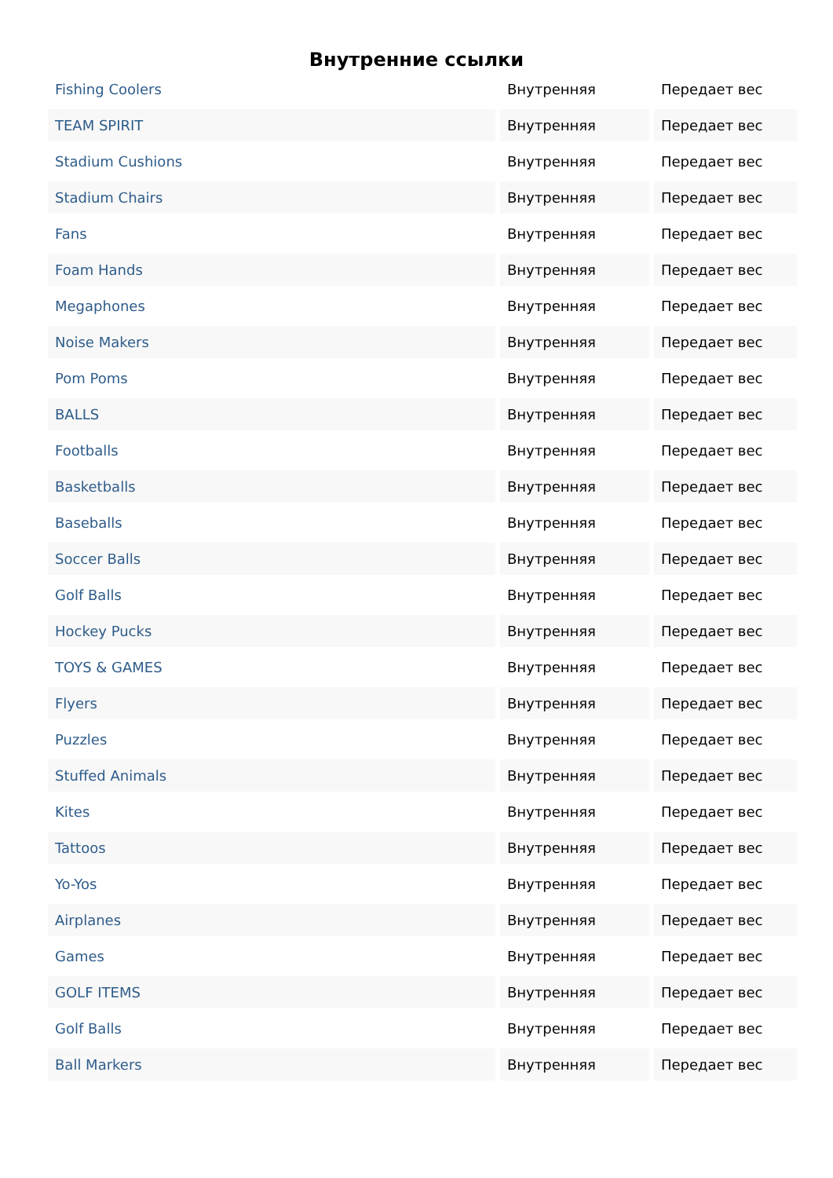Внутренние ссылки
| Fishing Coolers | Внутренняя | Передает вес |
| TEAM SPIRIT | Внутренняя | Передает вес |
| Stadium Cushions | Внутренняя | Передает вес |
| Stadium Chairs | Внутренняя | Передает вес |
| Fans | Внутренняя | Передает вес |
| Foam Hands | Внутренняя | Передает вес |
| Megaphones | Внутренняя | Передает вес |
| Noise Makers | Внутренняя | Передает вес |
| Pom Poms | Внутренняя | Передает вес |
| BALLS | Внутренняя | Передает вес |
| Footballs | Внутренняя | Передает вес |
| Basketballs | Внутренняя | Передает вес |
| Baseballs | Внутренняя | Передает вес |
| Soccer Balls | Внутренняя | Передает вес |
| Golf Balls | Внутренняя | Передает вес |
| Hockey Pucks | Внутренняя | Передает вес |
| TOYS & GAMES | Внутренняя | Передает вес |
| Flyers | Внутренняя | Передает вес |
| Puzzles | Внутренняя | Передает вес |
| Stuffed Animals | Внутренняя | Передает вес |
| Kites | Внутренняя | Передает вес |
| Tattoos | Внутренняя | Передает вес |
| Yo-Yos | Внутренняя | Передает вес |
| Airplanes | Внутренняя | Передает вес |
| Games | Внутренняя | Передает вес |
| GOLF ITEMS | Внутренняя | Передает вес |
| Golf Balls | Внутренняя | Передает вес |
| Ball Markers | Внутренняя | Передает вес |